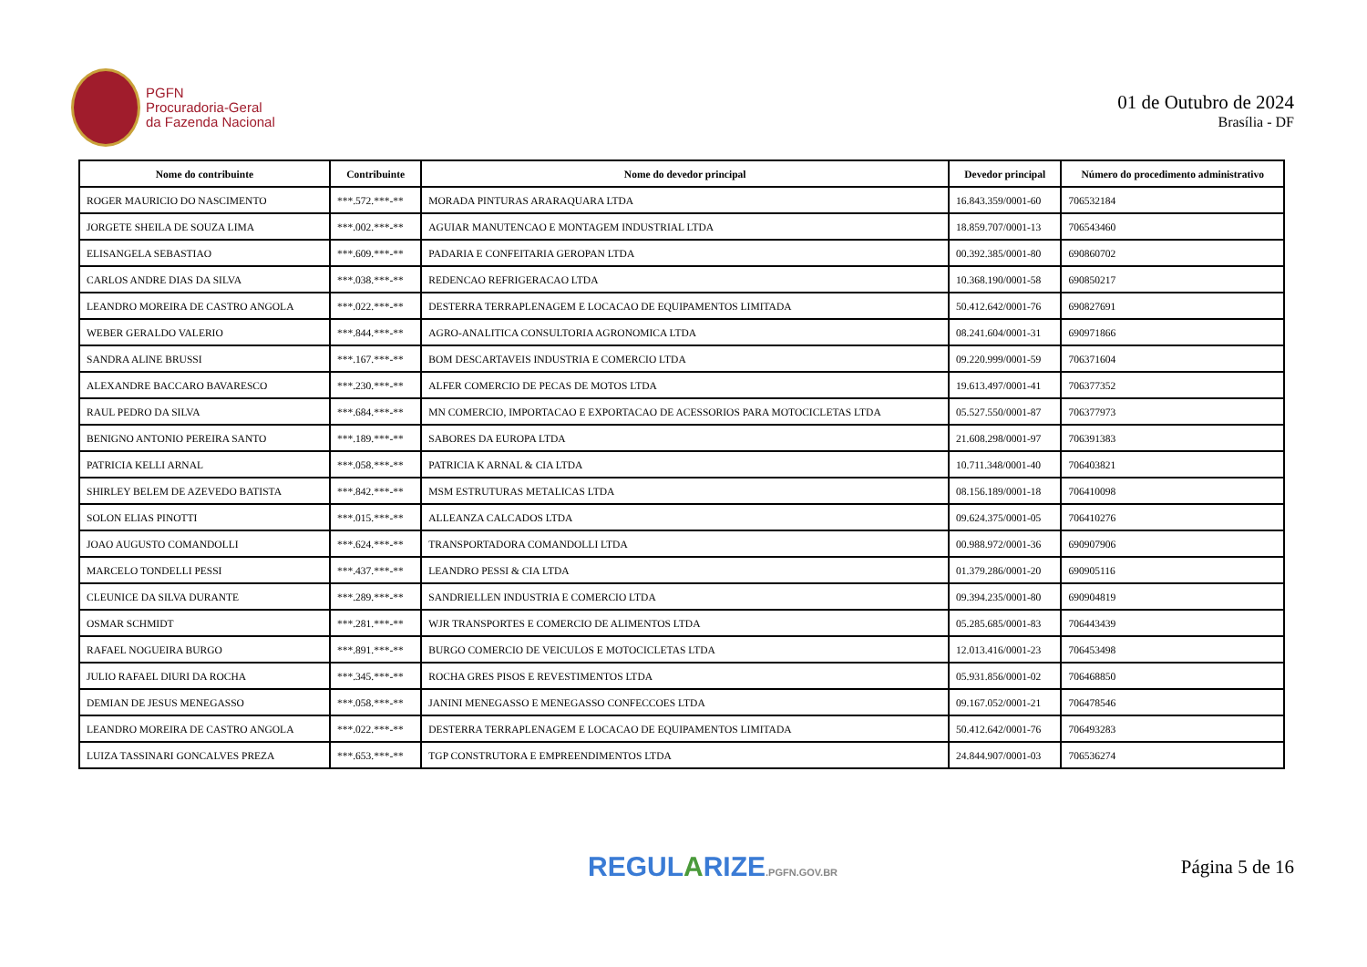PGFN
Procuradoria-Geral
da Fazenda Nacional
01 de Outubro de 2024
Brasília - DF
| Nome do contribuinte | Contribuinte | Nome do devedor principal | Devedor principal | Número do procedimento administrativo |
| --- | --- | --- | --- | --- |
| ROGER MAURICIO DO NASCIMENTO | ***.572.***-** | MORADA PINTURAS ARARAQUARA LTDA | 16.843.359/0001-60 | 706532184 |
| JORGETE SHEILA DE SOUZA LIMA | ***.002.***-** | AGUIAR MANUTENCAO E MONTAGEM INDUSTRIAL LTDA | 18.859.707/0001-13 | 706543460 |
| ELISANGELA SEBASTIAO | ***.609.***-** | PADARIA E CONFEITARIA GEROPAN LTDA | 00.392.385/0001-80 | 690860702 |
| CARLOS ANDRE DIAS DA SILVA | ***.038.***-** | REDENCAO REFRIGERACAO LTDA | 10.368.190/0001-58 | 690850217 |
| LEANDRO MOREIRA DE CASTRO ANGOLA | ***.022.***-** | DESTERRA TERRAPLENAGEM E LOCACAO DE EQUIPAMENTOS LIMITADA | 50.412.642/0001-76 | 690827691 |
| WEBER GERALDO VALERIO | ***.844.***-** | AGRO-ANALITICA CONSULTORIA AGRONOMICA LTDA | 08.241.604/0001-31 | 690971866 |
| SANDRA ALINE BRUSSI | ***.167.***-** | BOM DESCARTAVEIS INDUSTRIA E COMERCIO LTDA | 09.220.999/0001-59 | 706371604 |
| ALEXANDRE BACCARO BAVARESCO | ***.230.***-** | ALFER COMERCIO DE PECAS DE MOTOS LTDA | 19.613.497/0001-41 | 706377352 |
| RAUL PEDRO DA SILVA | ***.684.***-** | MN COMERCIO, IMPORTACAO E EXPORTACAO DE ACESSORIOS PARA MOTOCICLETAS LTDA | 05.527.550/0001-87 | 706377973 |
| BENIGNO ANTONIO PEREIRA SANTO | ***.189.***-** | SABORES DA EUROPA LTDA | 21.608.298/0001-97 | 706391383 |
| PATRICIA KELLI ARNAL | ***.058.***-** | PATRICIA K ARNAL & CIA LTDA | 10.711.348/0001-40 | 706403821 |
| SHIRLEY BELEM DE AZEVEDO BATISTA | ***.842.***-** | MSM ESTRUTURAS METALICAS LTDA | 08.156.189/0001-18 | 706410098 |
| SOLON ELIAS PINOTTI | ***.015.***-** | ALLEANZA CALCADOS LTDA | 09.624.375/0001-05 | 706410276 |
| JOAO AUGUSTO COMANDOLLI | ***.624.***-** | TRANSPORTADORA COMANDOLLI LTDA | 00.988.972/0001-36 | 690907906 |
| MARCELO TONDELLI PESSI | ***.437.***-** | LEANDRO PESSI & CIA LTDA | 01.379.286/0001-20 | 690905116 |
| CLEUNICE DA SILVA DURANTE | ***.289.***-** | SANDRIELLEN INDUSTRIA E COMERCIO LTDA | 09.394.235/0001-80 | 690904819 |
| OSMAR SCHMIDT | ***.281.***-** | WJR TRANSPORTES E COMERCIO DE ALIMENTOS LTDA | 05.285.685/0001-83 | 706443439 |
| RAFAEL NOGUEIRA BURGO | ***.891.***-** | BURGO COMERCIO DE VEICULOS E MOTOCICLETAS LTDA | 12.013.416/0001-23 | 706453498 |
| JULIO RAFAEL DIURI DA ROCHA | ***.345.***-** | ROCHA GRES PISOS E REVESTIMENTOS LTDA | 05.931.856/0001-02 | 706468850 |
| DEMIAN DE JESUS MENEGASSO | ***.058.***-** | JANINI MENEGASSO E MENEGASSO CONFECCOES LTDA | 09.167.052/0001-21 | 706478546 |
| LEANDRO MOREIRA DE CASTRO ANGOLA | ***.022.***-** | DESTERRA TERRAPLENAGEM E LOCACAO DE EQUIPAMENTOS LIMITADA | 50.412.642/0001-76 | 706493283 |
| LUIZA TASSINARI GONCALVES PREZA | ***.653.***-** | TGP CONSTRUTORA E EMPREENDIMENTOS LTDA | 24.844.907/0001-03 | 706536274 |
REGULARIZE.PGFN.GOV.BR
Página 5 de 16